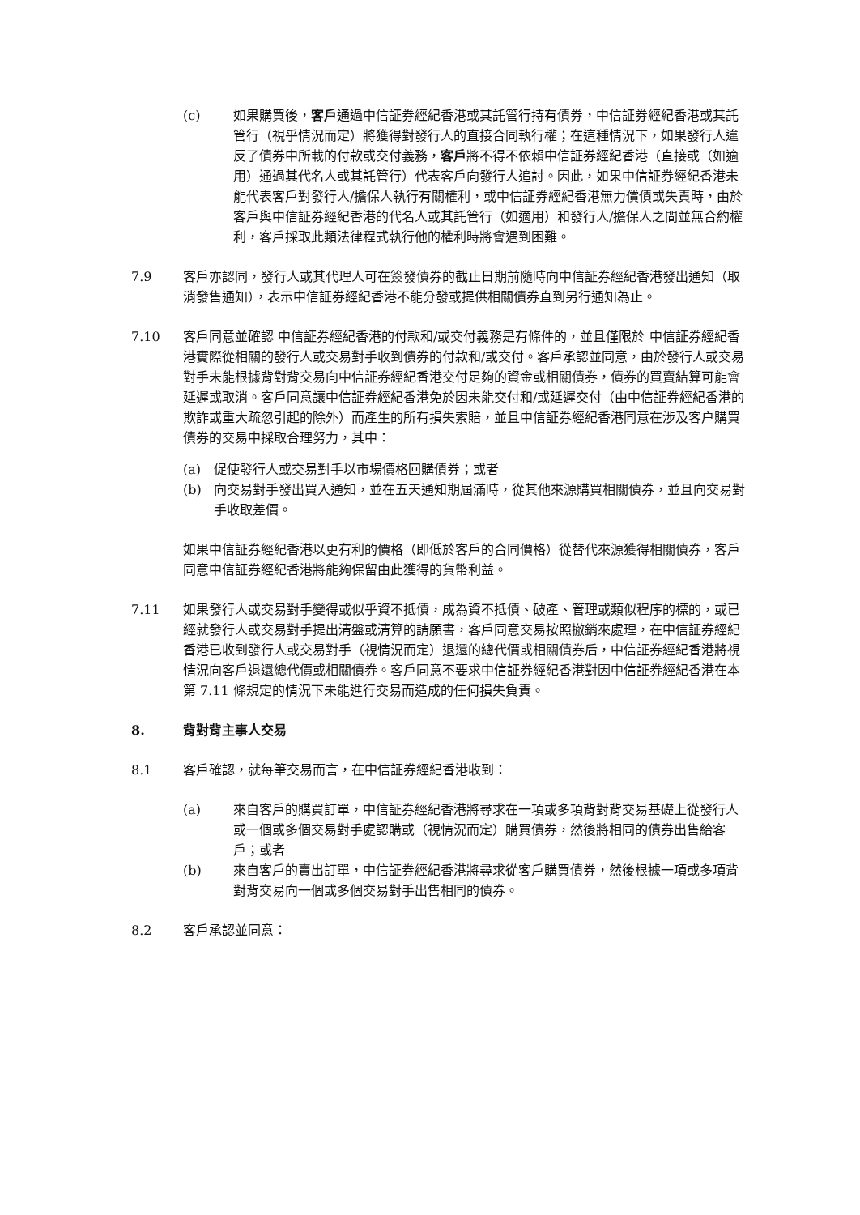(c) 如果購買後，客戶通過中信証券經紀香港或其託管行持有債券，中信証券經紀香港或其託管行（視乎情況而定）將獲得對發行人的直接合同執行權；在這種情況下，如果發行人違反了債券中所載的付款或交付義務，客戶將不得不依賴中信証券經紀香港（直接或（如適用）通過其代名人或其託管行）代表客戶向發行人追討。因此，如果中信証券經紀香港未能代表客戶對發行人/擔保人執行有關權利，或中信証券經紀香港無力償債或失責時，由於客戶與中信証券經紀香港的代名人或其託管行（如適用）和發行人/擔保人之間並無合約權利，客戶採取此類法律程式執行他的權利時將會遇到困難。
7.9 客戶亦認同，發行人或其代理人可在簽發債券的截止日期前隨時向中信証券經紀香港發出通知（取消發售通知），表示中信証券經紀香港不能分發或提供相關債券直到另行通知為止。
7.10 客戶同意並確認 中信証券經紀香港的付款和/或交付義務是有條件的，並且僅限於 中信証券經紀香港實際從相關的發行人或交易對手收到債券的付款和/或交付。客戶承認並同意，由於發行人或交易對手未能根據背對背交易向中信証券經紀香港交付足夠的資金或相關債券，債券的買賣結算可能會延遲或取消。客戶同意讓中信証券經紀香港免於因未能交付和/或延遲交付（由中信証券經紀香港的欺詐或重大疏忽引起的除外）而產生的所有損失索賠，並且中信証券經紀香港同意在涉及客户購買債券的交易中採取合理努力，其中：
(a) 促使發行人或交易對手以市場價格回購債券；或者
(b) 向交易對手發出買入通知，並在五天通知期屆滿時，從其他來源購買相關債券，並且向交易對手收取差價。
如果中信証券經紀香港以更有利的價格（即低於客戶的合同價格）從替代來源獲得相關債券，客戶同意中信証券經紀香港將能夠保留由此獲得的貨幣利益。
7.11 如果發行人或交易對手變得或似乎資不抵債，成為資不抵債、破產、管理或類似程序的標的，或已經就發行人或交易對手提出清盤或清算的請願書，客戶同意交易按照撤銷來處理，在中信証券經紀香港已收到發行人或交易對手（視情況而定）退還的總代價或相關債券后，中信証券經紀香港將視情況向客戶退還總代價或相關債券。客戶同意不要求中信証券經紀香港對因中信証券經紀香港在本第 7.11 條規定的情況下未能進行交易而造成的任何損失負責。
8. 背對背主事人交易
8.1 客戶確認，就每筆交易而言，在中信証券經紀香港收到：
(a) 來自客戶的購買訂單，中信証券經紀香港將尋求在一項或多項背對背交易基礎上從發行人或一個或多個交易對手處認購或（視情況而定）購買債券，然後將相同的債券出售給客戶；或者
(b) 來自客戶的賣出訂單，中信証券經紀香港將尋求從客戶購買債券，然後根據一項或多項背對背交易向一個或多個交易對手出售相同的債券。
8.2 客戶承認並同意：